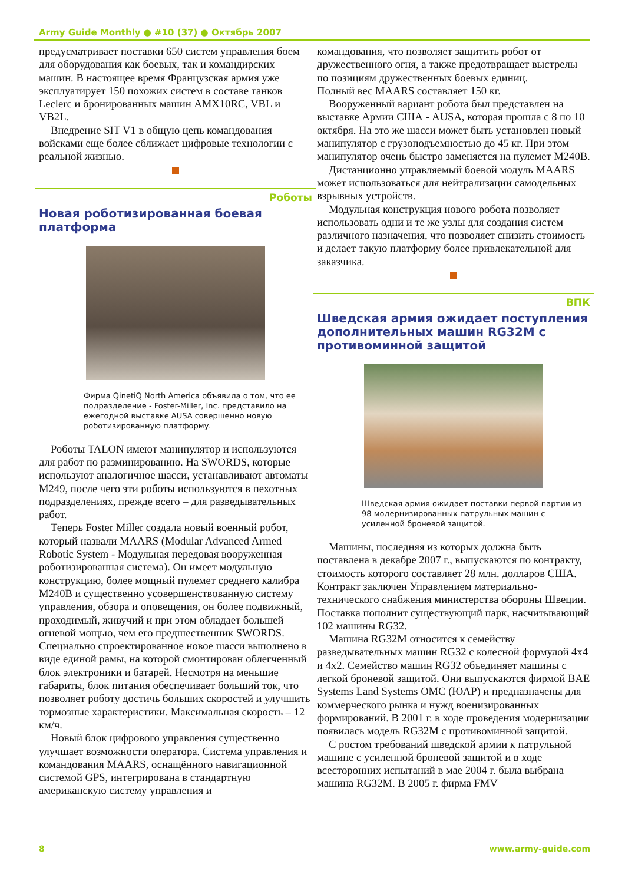Army Guide Monthly ● #10 (37) ● Октябрь 2007
предусматривает поставки 650 систем управления боем для оборудования как боевых, так и командирских машин. В настоящее время Французская армия уже эксплуатирует 150 похожих систем в составе танков Leclerc и бронированных машин AMX10RC, VBL и VB2L.
Внедрение SIT V1 в общую цепь командования войсками еще более сближает цифровые технологии с реальной жизнью.
Роботы
Новая роботизированная боевая платформа
Фирма QinetiQ North America объявила о том, что ее подразделение - Foster-Miller, Inc. представило на ежегодной выставке AUSA совершенно новую роботизированную платформу.
Роботы TALON имеют манипулятор и используются для работ по разминированию. На SWORDS, которые используют аналогичное шасси, устанавливают автоматы M249, после чего эти роботы используются в пехотных подразделениях, прежде всего – для разведывательных работ.
Теперь Foster Miller создала новый военный робот, который назвали MAARS (Modular Advanced Armed Robotic System - Модульная передовая вооруженная роботизированная система). Он имеет модульную конструкцию, более мощный пулемет среднего калибра M240B и существенно усовершенствованную систему управления, обзора и оповещения, он более подвижный, проходимый, живучий и при этом обладает большей огневой мощью, чем его предшественник SWORDS. Специально спроектированное новое шасси выполнено в виде единой рамы, на которой смонтирован облегченный блок электроники и батарей. Несмотря на меньшие габариты, блок питания обеспечивает больший ток, что позволяет роботу достичь больших скоростей и улучшить тормозные характеристики. Максимальная скорость – 12 км/ч.
Новый блок цифрового управления существенно улучшает возможности оператора. Система управления и командования MAARS, оснащённого навигационной системой GPS, интегрирована в стандартную американскую систему управления и
командования, что позволяет защитить робот от дружественного огня, а также предотвращает выстрелы по позициям дружественных боевых единиц.
Полный вес MAARS составляет 150 кг.
Вооруженный вариант робота был представлен на выставке Армии США - AUSA, которая прошла с 8 по 10 октября. На это же шасси может быть установлен новый манипулятор с грузоподъемностью до 45 кг. При этом манипулятор очень быстро заменяется на пулемет M240B.
Дистанционно управляемый боевой модуль MAARS может использоваться для нейтрализации самодельных взрывных устройств.
Модульная конструкция нового робота позволяет использовать одни и те же узлы для создания систем различного назначения, что позволяет снизить стоимость и делает такую платформу более привлекательной для заказчика.
ВПК
Шведская армия ожидает поступления дополнительных машин RG32M с противоминной защитой
Шведская армия ожидает поставки первой партии из 98 модернизированных патрульных машин с усиленной броневой защитой.
Машины, последняя из которых должна быть поставлена в декабре 2007 г., выпускаются по контракту, стоимость которого составляет 28 млн. долларов США. Контракт заключен Управлением материально-технического снабжения министерства обороны Швеции. Поставка пополнит существующий парк, насчитывающий 102 машины RG32.
Машина RG32M относится к семейству разведывательных машин RG32 с колесной формулой 4x4 и 4x2. Семейство машин RG32 объединяет машины с легкой броневой защитой. Они выпускаются фирмой BAE Systems Land Systems OMC (ЮАР) и предназначены для коммерческого рынка и нужд военизированных формирований. В 2001 г. в ходе проведения модернизации появилась модель RG32M с противоминной защитой.
С ростом требований шведской армии к патрульной машине с усиленной броневой защитой и в ходе всесторонних испытаний в мае 2004 г. была выбрана машина RG32M. В 2005 г. фирма FMV
8 www.army-guide.com